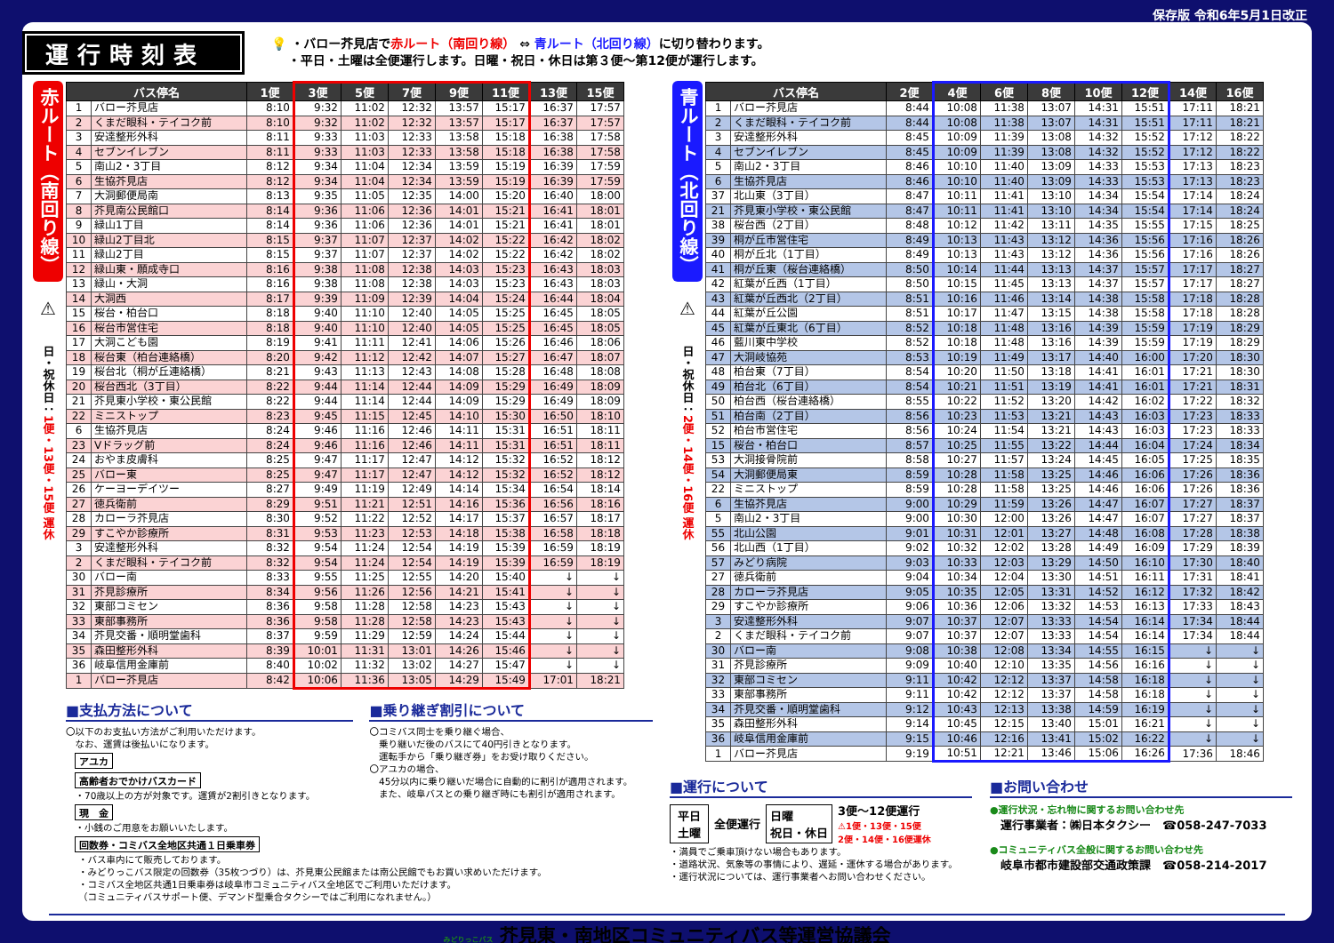保存版 令和6年5月1日改正
運行時刻表
💡 ・バロー芥見店で赤ルート（南回り線） ⇔ 青ルート（北回り線）に切り替わります。
　 ・平日・土曜は全便運行します。日曜・祝日・休日は第３便～第12便が運行します。
赤ルート（南回り線）
⚠
日・祝休日：1便・13便・15便 運休
| バス停名 | | 1便 | 3便 | 5便 | 7便 | 9便 | 11便 | 13便 | 15便 |
| --- | --- | --- | --- | --- | --- | --- | --- | --- | --- |
| 1 | バロー芥見店 | 8:10 | 9:32 | 11:02 | 12:32 | 13:57 | 15:17 | 16:37 | 17:57 |
| 2 | くまだ眼科・テイコク前 | 8:10 | 9:32 | 11:02 | 12:32 | 13:57 | 15:17 | 16:37 | 17:57 |
| 3 | 安達整形外科 | 8:11 | 9:33 | 11:03 | 12:33 | 13:58 | 15:18 | 16:38 | 17:58 |
| 4 | セブンイレブン | 8:11 | 9:33 | 11:03 | 12:33 | 13:58 | 15:18 | 16:38 | 17:58 |
| 5 | 南山2・3丁目 | 8:12 | 9:34 | 11:04 | 12:34 | 13:59 | 15:19 | 16:39 | 17:59 |
| 6 | 生協芥見店 | 8:12 | 9:34 | 11:04 | 12:34 | 13:59 | 15:19 | 16:39 | 17:59 |
| 7 | 大洞郵便局南 | 8:13 | 9:35 | 11:05 | 12:35 | 14:00 | 15:20 | 16:40 | 18:00 |
| 8 | 芥見南公民館口 | 8:14 | 9:36 | 11:06 | 12:36 | 14:01 | 15:21 | 16:41 | 18:01 |
| 9 | 緑山1丁目 | 8:14 | 9:36 | 11:06 | 12:36 | 14:01 | 15:21 | 16:41 | 18:01 |
| 10 | 緑山2丁目北 | 8:15 | 9:37 | 11:07 | 12:37 | 14:02 | 15:22 | 16:42 | 18:02 |
| 11 | 緑山2丁目 | 8:15 | 9:37 | 11:07 | 12:37 | 14:02 | 15:22 | 16:42 | 18:02 |
| 12 | 緑山東・願成寺口 | 8:16 | 9:38 | 11:08 | 12:38 | 14:03 | 15:23 | 16:43 | 18:03 |
| 13 | 緑山・大洞 | 8:16 | 9:38 | 11:08 | 12:38 | 14:03 | 15:23 | 16:43 | 18:03 |
| 14 | 大洞西 | 8:17 | 9:39 | 11:09 | 12:39 | 14:04 | 15:24 | 16:44 | 18:04 |
| 15 | 桜台・柏台口 | 8:18 | 9:40 | 11:10 | 12:40 | 14:05 | 15:25 | 16:45 | 18:05 |
| 16 | 桜台市営住宅 | 8:18 | 9:40 | 11:10 | 12:40 | 14:05 | 15:25 | 16:45 | 18:05 |
| 17 | 大洞こども園 | 8:19 | 9:41 | 11:11 | 12:41 | 14:06 | 15:26 | 16:46 | 18:06 |
| 18 | 桜台東（柏台連絡橋） | 8:20 | 9:42 | 11:12 | 12:42 | 14:07 | 15:27 | 16:47 | 18:07 |
| 19 | 桜台北（桐が丘連絡橋） | 8:21 | 9:43 | 11:13 | 12:43 | 14:08 | 15:28 | 16:48 | 18:08 |
| 20 | 桜台西北（3丁目） | 8:22 | 9:44 | 11:14 | 12:44 | 14:09 | 15:29 | 16:49 | 18:09 |
| 21 | 芥見東小学校・東公民館 | 8:22 | 9:44 | 11:14 | 12:44 | 14:09 | 15:29 | 16:49 | 18:09 |
| 22 | ミニストップ | 8:23 | 9:45 | 11:15 | 12:45 | 14:10 | 15:30 | 16:50 | 18:10 |
| 6 | 生協芥見店 | 8:24 | 9:46 | 11:16 | 12:46 | 14:11 | 15:31 | 16:51 | 18:11 |
| 23 | Vドラッグ前 | 8:24 | 9:46 | 11:16 | 12:46 | 14:11 | 15:31 | 16:51 | 18:11 |
| 24 | おやま皮膚科 | 8:25 | 9:47 | 11:17 | 12:47 | 14:12 | 15:32 | 16:52 | 18:12 |
| 25 | バロー東 | 8:25 | 9:47 | 11:17 | 12:47 | 14:12 | 15:32 | 16:52 | 18:12 |
| 26 | ケーヨーデイツー | 8:27 | 9:49 | 11:19 | 12:49 | 14:14 | 15:34 | 16:54 | 18:14 |
| 27 | 徳兵衛前 | 8:29 | 9:51 | 11:21 | 12:51 | 14:16 | 15:36 | 16:56 | 18:16 |
| 28 | カローラ芥見店 | 8:30 | 9:52 | 11:22 | 12:52 | 14:17 | 15:37 | 16:57 | 18:17 |
| 29 | すこやか診療所 | 8:31 | 9:53 | 11:23 | 12:53 | 14:18 | 15:38 | 16:58 | 18:18 |
| 3 | 安達整形外科 | 8:32 | 9:54 | 11:24 | 12:54 | 14:19 | 15:39 | 16:59 | 18:19 |
| 2 | くまだ眼科・テイコク前 | 8:32 | 9:54 | 11:24 | 12:54 | 14:19 | 15:39 | 16:59 | 18:19 |
| 30 | バロー南 | 8:33 | 9:55 | 11:25 | 12:55 | 14:20 | 15:40 | ↓ | ↓ |
| 31 | 芥見診療所 | 8:34 | 9:56 | 11:26 | 12:56 | 14:21 | 15:41 | ↓ | ↓ |
| 32 | 東部コミセン | 8:36 | 9:58 | 11:28 | 12:58 | 14:23 | 15:43 | ↓ | ↓ |
| 33 | 東部事務所 | 8:36 | 9:58 | 11:28 | 12:58 | 14:23 | 15:43 | ↓ | ↓ |
| 34 | 芥見交番・順明堂歯科 | 8:37 | 9:59 | 11:29 | 12:59 | 14:24 | 15:44 | ↓ | ↓ |
| 35 | 森田整形外科 | 8:39 | 10:01 | 11:31 | 13:01 | 14:26 | 15:46 | ↓ | ↓ |
| 36 | 岐阜信用金庫前 | 8:40 | 10:02 | 11:32 | 13:02 | 14:27 | 15:47 | ↓ | ↓ |
| 1 | バロー芥見店 | 8:42 | 10:06 | 11:36 | 13:05 | 14:29 | 15:49 | 17:01 | 18:21 |
■支払方法について
〇以下のお支払い方法がご利用いただけます。
　なお、運賃は後払いになります。
アユカ
高齢者おでかけバスカード
　・70歳以上の方が対象です。運賃が2割引きとなります。
現　金
　・小銭のご用意をお願いいたします。
回数券・コミバス全地区共通１日乗車券
■乗り継ぎ割引について
〇コミバス同士を乗り継ぐ場合、
　乗り継いだ後のバスにて40円引きとなります。
　運転手から「乗り継ぎ券」をお受け取りください。
〇アユカの場合、
　45分以内に乗り継いだ場合に自動的に割引が適用されます。
　また、岐阜バスとの乗り継ぎ時にも割引が適用されます。
・バス車内にて販売しております。
・みどりっこバス限定の回数券（35枚つづり）は、芥見東公民館または南公民館でもお買い求めいただけます。
・コミバス全地区共通1日乗車券は岐阜市コミュニティバス全地区でご利用いただけます。
（コミュニティバスサポート便、デマンド型乗合タクシーではご利用になれません。）
青ルート（北回り線）
⚠
日・祝休日：2便・14便・16便 運休
| バス停名 | | 2便 | 4便 | 6便 | 8便 | 10便 | 12便 | 14便 | 16便 |
| --- | --- | --- | --- | --- | --- | --- | --- | --- | --- |
| 1 | バロー芥見店 | 8:44 | 10:08 | 11:38 | 13:07 | 14:31 | 15:51 | 17:11 | 18:21 |
| 2 | くまだ眼科・テイコク前 | 8:44 | 10:08 | 11:38 | 13:07 | 14:31 | 15:51 | 17:11 | 18:21 |
| 3 | 安達整形外科 | 8:45 | 10:09 | 11:39 | 13:08 | 14:32 | 15:52 | 17:12 | 18:22 |
| 4 | セブンイレブン | 8:45 | 10:09 | 11:39 | 13:08 | 14:32 | 15:52 | 17:12 | 18:22 |
| 5 | 南山2・3丁目 | 8:46 | 10:10 | 11:40 | 13:09 | 14:33 | 15:53 | 17:13 | 18:23 |
| 6 | 生協芥見店 | 8:46 | 10:10 | 11:40 | 13:09 | 14:33 | 15:53 | 17:13 | 18:23 |
| 37 | 北山東（3丁目） | 8:47 | 10:11 | 11:41 | 13:10 | 14:34 | 15:54 | 17:14 | 18:24 |
| 21 | 芥見東小学校・東公民館 | 8:47 | 10:11 | 11:41 | 13:10 | 14:34 | 15:54 | 17:14 | 18:24 |
| 38 | 桜台西（2丁目） | 8:48 | 10:12 | 11:42 | 13:11 | 14:35 | 15:55 | 17:15 | 18:25 |
| 39 | 桐が丘市営住宅 | 8:49 | 10:13 | 11:43 | 13:12 | 14:36 | 15:56 | 17:16 | 18:26 |
| 40 | 桐が丘北（1丁目） | 8:49 | 10:13 | 11:43 | 13:12 | 14:36 | 15:56 | 17:16 | 18:26 |
| 41 | 桐が丘東（桜台連絡橋） | 8:50 | 10:14 | 11:44 | 13:13 | 14:37 | 15:57 | 17:17 | 18:27 |
| 42 | 紅葉が丘西（1丁目） | 8:50 | 10:15 | 11:45 | 13:13 | 14:37 | 15:57 | 17:17 | 18:27 |
| 43 | 紅葉が丘西北（2丁目） | 8:51 | 10:16 | 11:46 | 13:14 | 14:38 | 15:58 | 17:18 | 18:28 |
| 44 | 紅葉が丘公園 | 8:51 | 10:17 | 11:47 | 13:15 | 14:38 | 15:58 | 17:18 | 18:28 |
| 45 | 紅葉が丘東北（6丁目） | 8:52 | 10:18 | 11:48 | 13:16 | 14:39 | 15:59 | 17:19 | 18:29 |
| 46 | 藍川東中学校 | 8:52 | 10:18 | 11:48 | 13:16 | 14:39 | 15:59 | 17:19 | 18:29 |
| 47 | 大洞岐協苑 | 8:53 | 10:19 | 11:49 | 13:17 | 14:40 | 16:00 | 17:20 | 18:30 |
| 48 | 柏台東（7丁目） | 8:54 | 10:20 | 11:50 | 13:18 | 14:41 | 16:01 | 17:21 | 18:30 |
| 49 | 柏台北（6丁目） | 8:54 | 10:21 | 11:51 | 13:19 | 14:41 | 16:01 | 17:21 | 18:31 |
| 50 | 柏台西（桜台連絡橋） | 8:55 | 10:22 | 11:52 | 13:20 | 14:42 | 16:02 | 17:22 | 18:32 |
| 51 | 柏台南（2丁目） | 8:56 | 10:23 | 11:53 | 13:21 | 14:43 | 16:03 | 17:23 | 18:33 |
| 52 | 柏台市営住宅 | 8:56 | 10:24 | 11:54 | 13:21 | 14:43 | 16:03 | 17:23 | 18:33 |
| 15 | 桜台・柏台口 | 8:57 | 10:25 | 11:55 | 13:22 | 14:44 | 16:04 | 17:24 | 18:34 |
| 53 | 大洞接骨院前 | 8:58 | 10:27 | 11:57 | 13:24 | 14:45 | 16:05 | 17:25 | 18:35 |
| 54 | 大洞郵便局東 | 8:59 | 10:28 | 11:58 | 13:25 | 14:46 | 16:06 | 17:26 | 18:36 |
| 22 | ミニストップ | 8:59 | 10:28 | 11:58 | 13:25 | 14:46 | 16:06 | 17:26 | 18:36 |
| 6 | 生協芥見店 | 9:00 | 10:29 | 11:59 | 13:26 | 14:47 | 16:07 | 17:27 | 18:37 |
| 5 | 南山2・3丁目 | 9:00 | 10:30 | 12:00 | 13:26 | 14:47 | 16:07 | 17:27 | 18:37 |
| 55 | 北山公園 | 9:01 | 10:31 | 12:01 | 13:27 | 14:48 | 16:08 | 17:28 | 18:38 |
| 56 | 北山西（1丁目） | 9:02 | 10:32 | 12:02 | 13:28 | 14:49 | 16:09 | 17:29 | 18:39 |
| 57 | みどり病院 | 9:03 | 10:33 | 12:03 | 13:29 | 14:50 | 16:10 | 17:30 | 18:40 |
| 27 | 徳兵衛前 | 9:04 | 10:34 | 12:04 | 13:30 | 14:51 | 16:11 | 17:31 | 18:41 |
| 28 | カローラ芥見店 | 9:05 | 10:35 | 12:05 | 13:31 | 14:52 | 16:12 | 17:32 | 18:42 |
| 29 | すこやか診療所 | 9:06 | 10:36 | 12:06 | 13:32 | 14:53 | 16:13 | 17:33 | 18:43 |
| 3 | 安達整形外科 | 9:07 | 10:37 | 12:07 | 13:33 | 14:54 | 16:14 | 17:34 | 18:44 |
| 2 | くまだ眼科・テイコク前 | 9:07 | 10:37 | 12:07 | 13:33 | 14:54 | 16:14 | 17:34 | 18:44 |
| 30 | バロー南 | 9:08 | 10:38 | 12:08 | 13:34 | 14:55 | 16:15 | ↓ | ↓ |
| 31 | 芥見診療所 | 9:09 | 10:40 | 12:10 | 13:35 | 14:56 | 16:16 | ↓ | ↓ |
| 32 | 東部コミセン | 9:11 | 10:42 | 12:12 | 13:37 | 14:58 | 16:18 | ↓ | ↓ |
| 33 | 東部事務所 | 9:11 | 10:42 | 12:12 | 13:37 | 14:58 | 16:18 | ↓ | ↓ |
| 34 | 芥見交番・順明堂歯科 | 9:12 | 10:43 | 12:13 | 13:38 | 14:59 | 16:19 | ↓ | ↓ |
| 35 | 森田整形外科 | 9:14 | 10:45 | 12:15 | 13:40 | 15:01 | 16:21 | ↓ | ↓ |
| 36 | 岐阜信用金庫前 | 9:15 | 10:46 | 12:16 | 13:41 | 15:02 | 16:22 | ↓ | ↓ |
| 1 | バロー芥見店 | 9:19 | 10:51 | 12:21 | 13:46 | 15:06 | 16:26 | 17:36 | 18:46 |
■運行について
平日
土曜 全便運行 日曜
祝日・休日 3便～12便運行
⚠1便・13便・15便
2便・14便・16便運休
・満員でご乗車頂けない場合もあります。
・道路状況、気象等の事情により、遅延・運休する場合があります。
・運行状況については、運行事業者へお問い合わせください。
■お問い合わせ
●運行状況・忘れ物に関するお問い合わせ先
運行事業者：㈱日本タクシー　☎058-247-7033
●コミュニティバス全般に関するお問い合わせ先
岐阜市都市建設部交通政策課　☎058-214-2017
みどりっこバス 芥見東・南地区コミュニティバス等運営協議会